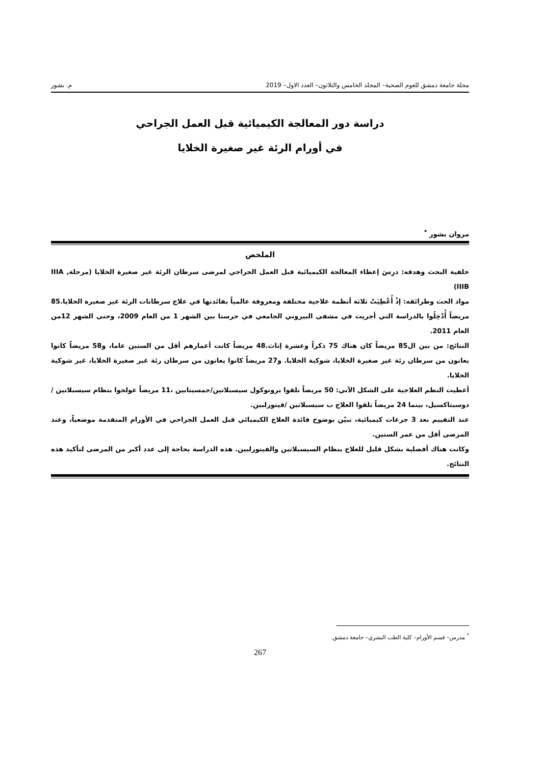مجلة جامعة دمشق للعوم الصحية– المجلد الخامس والثلاثون– العدد الاول– 2019 م. بشور
دراسة دور المعالجة الكيميائية قبل العمل الجراحي
في أورام الرئة غير صغيرة الخلايا
مروان بشور <sup>*</sup>
الملخص
خلفية البحث وهدفه: درِسَ إعطاء المعالجة الكيميائية قبل العمل الجراحي لمرضى سرطان الرئة غير صغيرة الخلايا (مرحلةIIIA , IIIB)
مواد الحث وطرائقه: إذْ أُعْطِيَتْ ثلاثة أنظمة علاجية مختلفة ومعروفة عالمياً بفائدتها في علاج سرطانات الرئة غير صغيرة الخلايا.85 مريضاً أُدْخِلُوا بالدراسة التي أجريت في مشفى البيروني الجامعي في حرستا بين الشهر 1 من العام 2009، وحتى الشهر 12من العام 2011.
النتائج: من بين ال85 مريضاً كان هناك 75 ذكراً وعشرة إناث.48 مريضاً كانت أعمارهم أقل من الستين عاما، و58 مريضاً كانوا يعانون من سرطان رئة غير صغيرة الخلايا، شوكية الخلايا. و27 مريضاً كانوا يعانون من سرطان رئة غير صغيرة الخلايا، غير شوكية الخلايا.
أعطيت النظم العلاجية على الشكل الآتي: 50 مريضاً تلقوا بروتوكول سيسبلاتين/جمسيتابين ،11 مريضاً عولجوا بنظام سيسبلاتين / دوسيتاكسيل، بينما 24 مريضاً تلقوا العلاج ب سيسبلاتين /فينورلبين.
عند التقييم بعد 3 جرعات كيميائية، تبيّن بوضوح فائدة العلاج الكيميائي قبل العمل الجراحي في الأورام المتقدمة موضعياً، وعند المرضى أقل من عمر الستين.
وكانت هناك أفضلية بشكل قليل للعلاج بنظام السيسبلاتين والفينورلبين. هذه الدراسة بحاجة إلى عدد أكبر من المرضى لتأكيد هذه النتائج.
<sup>*</sup> مدرس– قسم الأورام– كلية الطب البشري– جامعة دمشق.
267